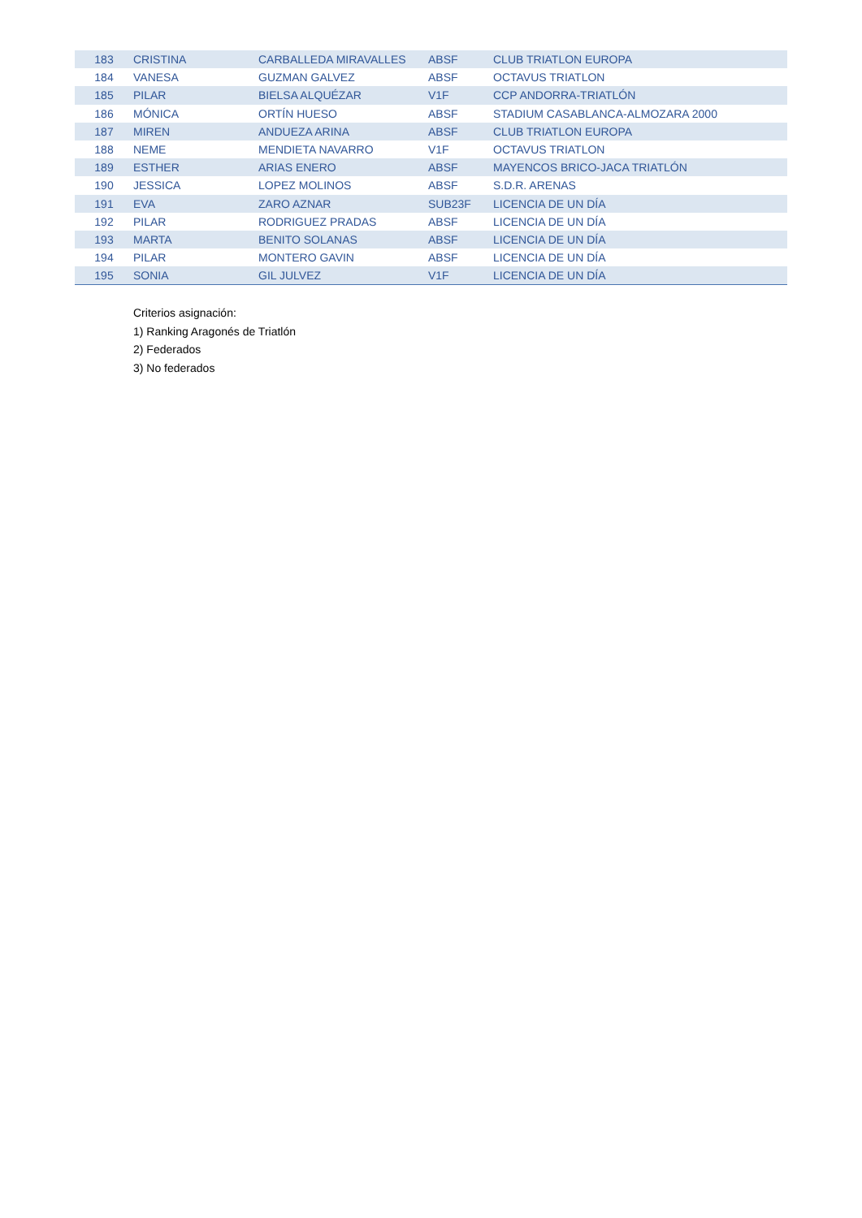| 183 | CRISTINA | CARBALLEDA MIRAVALLES | ABSF | CLUB TRIATLON EUROPA |
| 184 | VANESA | GUZMAN GALVEZ | ABSF | OCTAVUS TRIATLON |
| 185 | PILAR | BIELSA ALQUÉZAR | V1F | CCP ANDORRA-TRIATLÓN |
| 186 | MÓNICA | ORTÍN HUESO | ABSF | STADIUM CASABLANCA-ALMOZARA 2000 |
| 187 | MIREN | ANDUEZA ARINA | ABSF | CLUB TRIATLON EUROPA |
| 188 | NEME | MENDIETA NAVARRO | V1F | OCTAVUS TRIATLON |
| 189 | ESTHER | ARIAS ENERO | ABSF | MAYENCOS BRICO-JACA TRIATLÓN |
| 190 | JESSICA | LOPEZ MOLINOS | ABSF | S.D.R. ARENAS |
| 191 | EVA | ZARO AZNAR | SUB23F | LICENCIA DE UN DÍA |
| 192 | PILAR | RODRIGUEZ PRADAS | ABSF | LICENCIA DE UN DÍA |
| 193 | MARTA | BENITO SOLANAS | ABSF | LICENCIA DE UN DÍA |
| 194 | PILAR | MONTERO GAVIN | ABSF | LICENCIA DE UN DÍA |
| 195 | SONIA | GIL JULVEZ | V1F | LICENCIA DE UN DÍA |
Criterios asignación:
1) Ranking Aragonés de Triatlón
2) Federados
3) No federados